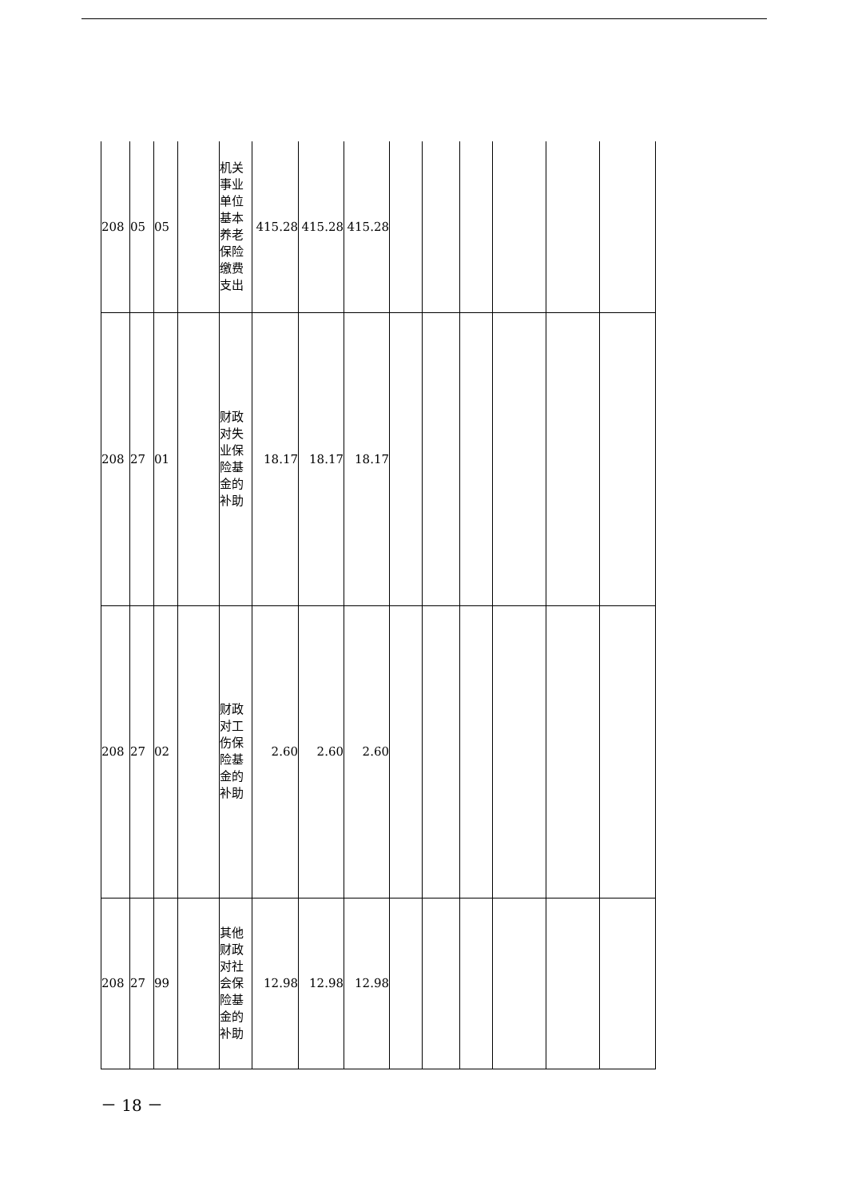| 208 | 05 | 05 | | 机关事业单位基本养老保险缴费支出 | 415.28 | 415.28 | 415.28 | | | | | | |
| 208 | 27 | 01 | | 财政对失业保险基金的补助 | 18.17 | 18.17 | 18.17 | | | | | | |
| 208 | 27 | 02 | | 财政对工伤保险基金的补助 | 2.60 | 2.60 | 2.60 | | | | | | |
| 208 | 27 | 99 | | 其他财政对社会保险基金的补助 | 12.98 | 12.98 | 12.98 | | | | | | |
－ 18 －